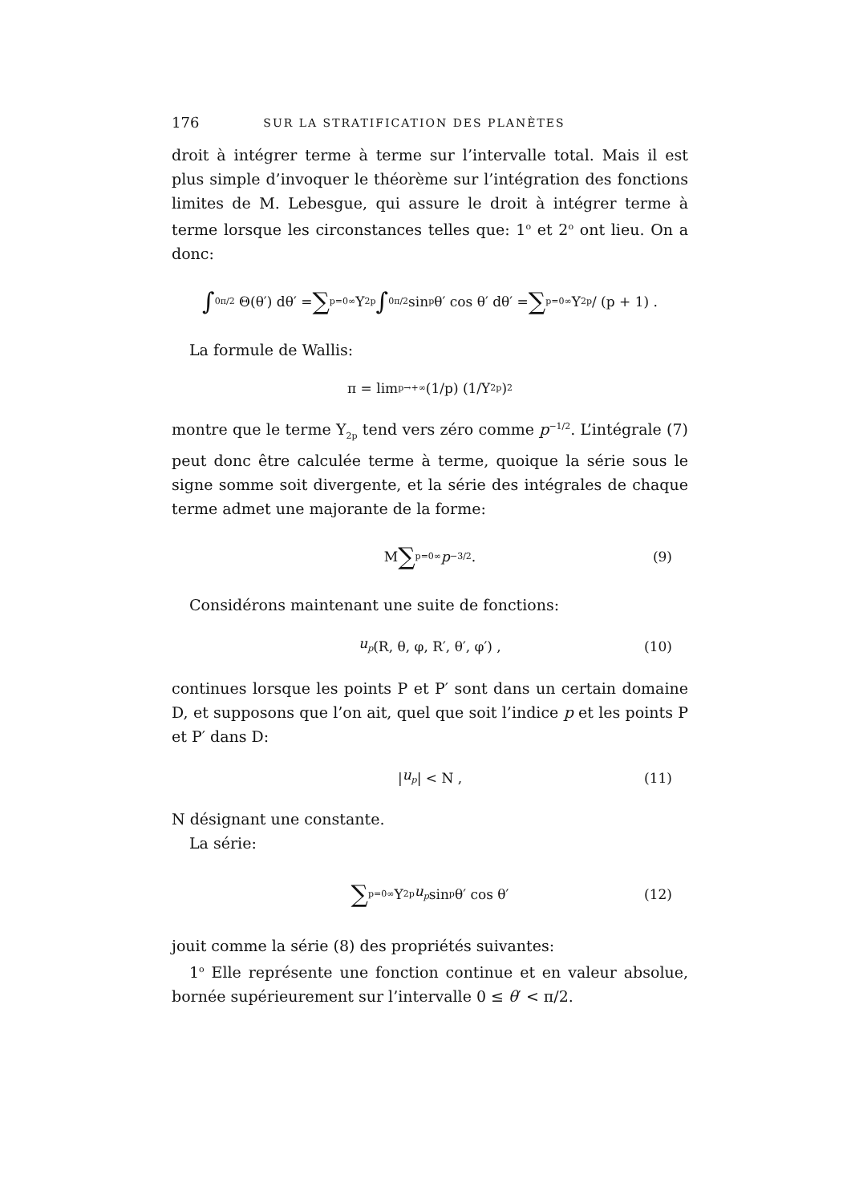176 SUR LA STRATIFICATION DES PLANÈTES
droit à intégrer terme à terme sur l’intervalle total. Mais il est plus simple d’invoquer le théorème sur l’intégration des fonctions limites de M. Lebesgue, qui assure le droit à intégrer terme à terme lorsque les circonstances telles que: 1<sup>o</sup> et 2<sup>o</sup> ont lieu. On a donc:
∫<sub>0</sub><sup>π/2</sup> Θ(θ′) dθ′ = ∑<sub>p=0</sub><sup>∞</sup> Y<sub>2p</sub> ∫<sub>0</sub><sup>π/2</sup> sin<sup>p</sup> θ′ cos θ′ dθ′ = ∑<sub>p=0</sub><sup>∞</sup> Y<sub>2p</sub> / (p + 1) .
La formule de Wallis:
π = lim<sub>p→+∞</sub> (1/p) (1/Y<sub>2p</sub>)<sup>2</sup>
montre que le terme Y<sub>2p</sub> tend vers zéro comme p<sup>−1/2</sup>. L’intégrale (7) peut donc être calculée terme à terme, quoique la série sous le signe somme soit divergente, et la série des intégrales de chaque terme admet une majorante de la forme:
M ∑<sub>p=0</sub><sup>∞</sup> p<sup>−3/2</sup> . (9)
Considérons maintenant une suite de fonctions:
u<sub>p</sub> (R, θ, φ, R′, θ′, φ′) , (10)
continues lorsque les points P et P′ sont dans un certain domaine D, et supposons que l’on ait, quel que soit l’indice p et les points P et P′ dans D:
| u<sub>p</sub> | < N , (11)
N désignant une constante.
La série:
∑<sub>p=0</sub><sup>∞</sup> Y<sub>2p</sub> u<sub>p</sub> sin<sup>p</sup> θ′ cos θ′ (12)
jouit comme la série (8) des propriétés suivantes:
1<sup>o</sup> Elle représente une fonction continue et en valeur absolue, bornée supérieurement sur l’intervalle 0 ≤ θ′ < π/2.